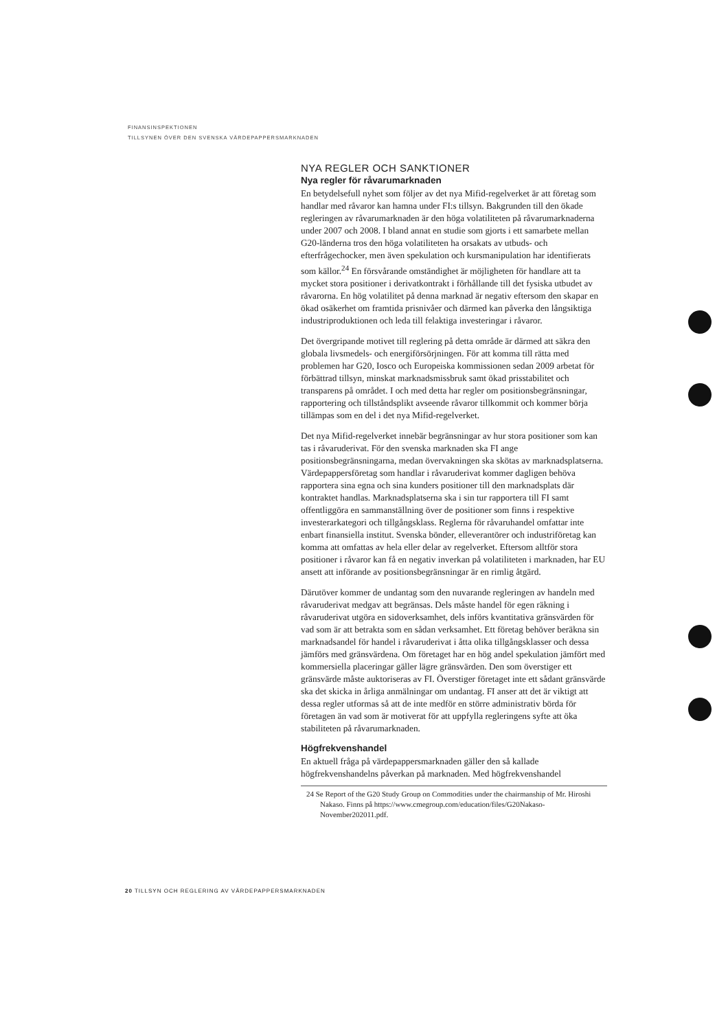FINANSINSPEKTIONEN
TILLSYNEN ÖVER DEN SVENSKA VÄRDEPAPPERSMARKNADEN
NYA REGLER OCH SANKTIONER
Nya regler för råvarumarknaden
En betydelsefull nyhet som följer av det nya Mifid-regelverket är att företag som handlar med råvaror kan hamna under FI:s tillsyn. Bakgrunden till den ökade regleringen av råvarumarknaden är den höga volatiliteten på råvarumarknaderna under 2007 och 2008. I bland annat en studie som gjorts i ett samarbete mellan G20-länderna tros den höga volatiliteten ha orsakats av utbuds- och efterfrågechocker, men även spekulation och kursmanipulation har identifierats som källor.<sup>24</sup> En försvårande omständighet är möjligheten för handlare att ta mycket stora positioner i derivatkontrakt i förhållande till det fysiska utbudet av råvarorna. En hög volatilitet på denna marknad är negativ eftersom den skapar en ökad osäkerhet om framtida prisnivåer och därmed kan påverka den långsiktiga industriproduktionen och leda till felaktiga investeringar i råvaror.
Det övergripande motivet till reglering på detta område är därmed att säkra den globala livsmedels- och energiförsörjningen. För att komma till rätta med problemen har G20, Iosco och Europeiska kommissionen sedan 2009 arbetat för förbättrad tillsyn, minskat marknadsmissbruk samt ökad prisstabilitet och transparens på området. I och med detta har regler om positionsbegränsningar, rapportering och tillståndsplikt avseende råvaror tillkommit och kommer börja tillämpas som en del i det nya Mifid-regelverket.
Det nya Mifid-regelverket innebär begränsningar av hur stora positioner som kan tas i råvaruderivat. För den svenska marknaden ska FI ange positionsbegränsningarna, medan övervakningen ska skötas av marknadsplatserna. Värdepappersföretag som handlar i råvaruderivat kommer dagligen behöva rapportera sina egna och sina kunders positioner till den marknadsplats där kontraktet handlas. Marknadsplatserna ska i sin tur rapportera till FI samt offentliggöra en sammanställning över de positioner som finns i respektive investerarkategori och tillgångsklass. Reglerna för råvaruhandel omfattar inte enbart finansiella institut. Svenska bönder, elleverantörer och industriföretag kan komma att omfattas av hela eller delar av regelverket. Eftersom alltför stora positioner i råvaror kan få en negativ inverkan på volatiliteten i marknaden, har EU ansett att införande av positionsbegränsningar är en rimlig åtgärd.
Därutöver kommer de undantag som den nuvarande regleringen av handeln med råvaruderivat medgav att begränsas. Dels måste handel för egen räkning i råvaruderivat utgöra en sidoverksamhet, dels införs kvantitativa gränsvärden för vad som är att betrakta som en sådan verksamhet. Ett företag behöver beräkna sin marknadsandel för handel i råvaruderivat i åtta olika tillgångsklasser och dessa jämförs med gränsvärdena. Om företaget har en hög andel spekulation jämfört med kommersiella placeringar gäller lägre gränsvärden. Den som överstiger ett gränsvärde måste auktoriseras av FI. Överstiger företaget inte ett sådant gränsvärde ska det skicka in årliga anmälningar om undantag. FI anser att det är viktigt att dessa regler utformas så att de inte medför en större administrativ börda för företagen än vad som är motiverat för att uppfylla regleringens syfte att öka stabiliteten på råvarumarknaden.
Högfrekvenshandel
En aktuell fråga på värdepappersmarknaden gäller den så kallade högfrekvenshandelns påverkan på marknaden. Med högfrekvenshandel
24 Se Report of the G20 Study Group on Commodities under the chairmanship of Mr. Hiroshi Nakaso. Finns på https://www.cmegroup.com/education/files/G20Nakaso-November202011.pdf.
20 TILLSYN OCH REGLERING AV VÄRDEPAPPERSMARKNADEN